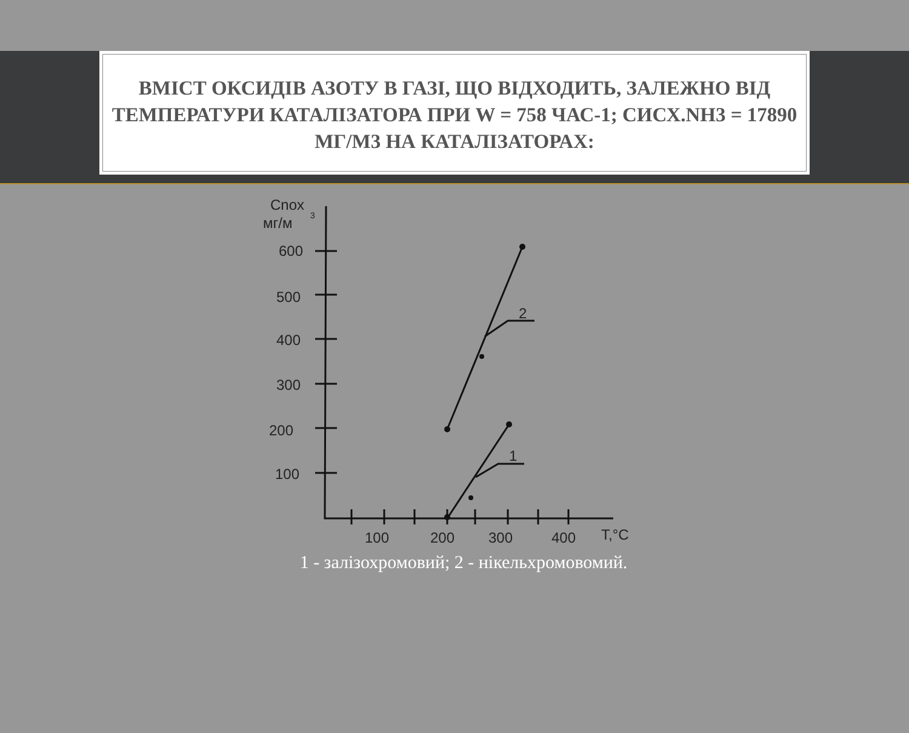ВМІСТ ОКСИДІВ АЗОТУ В ГАЗІ, ЩО ВІДХОДИТЬ, ЗАЛЕЖНО ВІД ТЕМПЕРАТУРИ КАТАЛІЗАТОРА ПРИ W = 758 ЧАС-1; СИСХ.NH3 = 17890 МГ/М3 НА КАТАЛІЗАТОРАХ:
Cnox
мг/м
3
600
500
400
300
200
100
100
200
300
400
T,°C
2
1
1 - залізохромовий; 2 - нікельхромовомий.